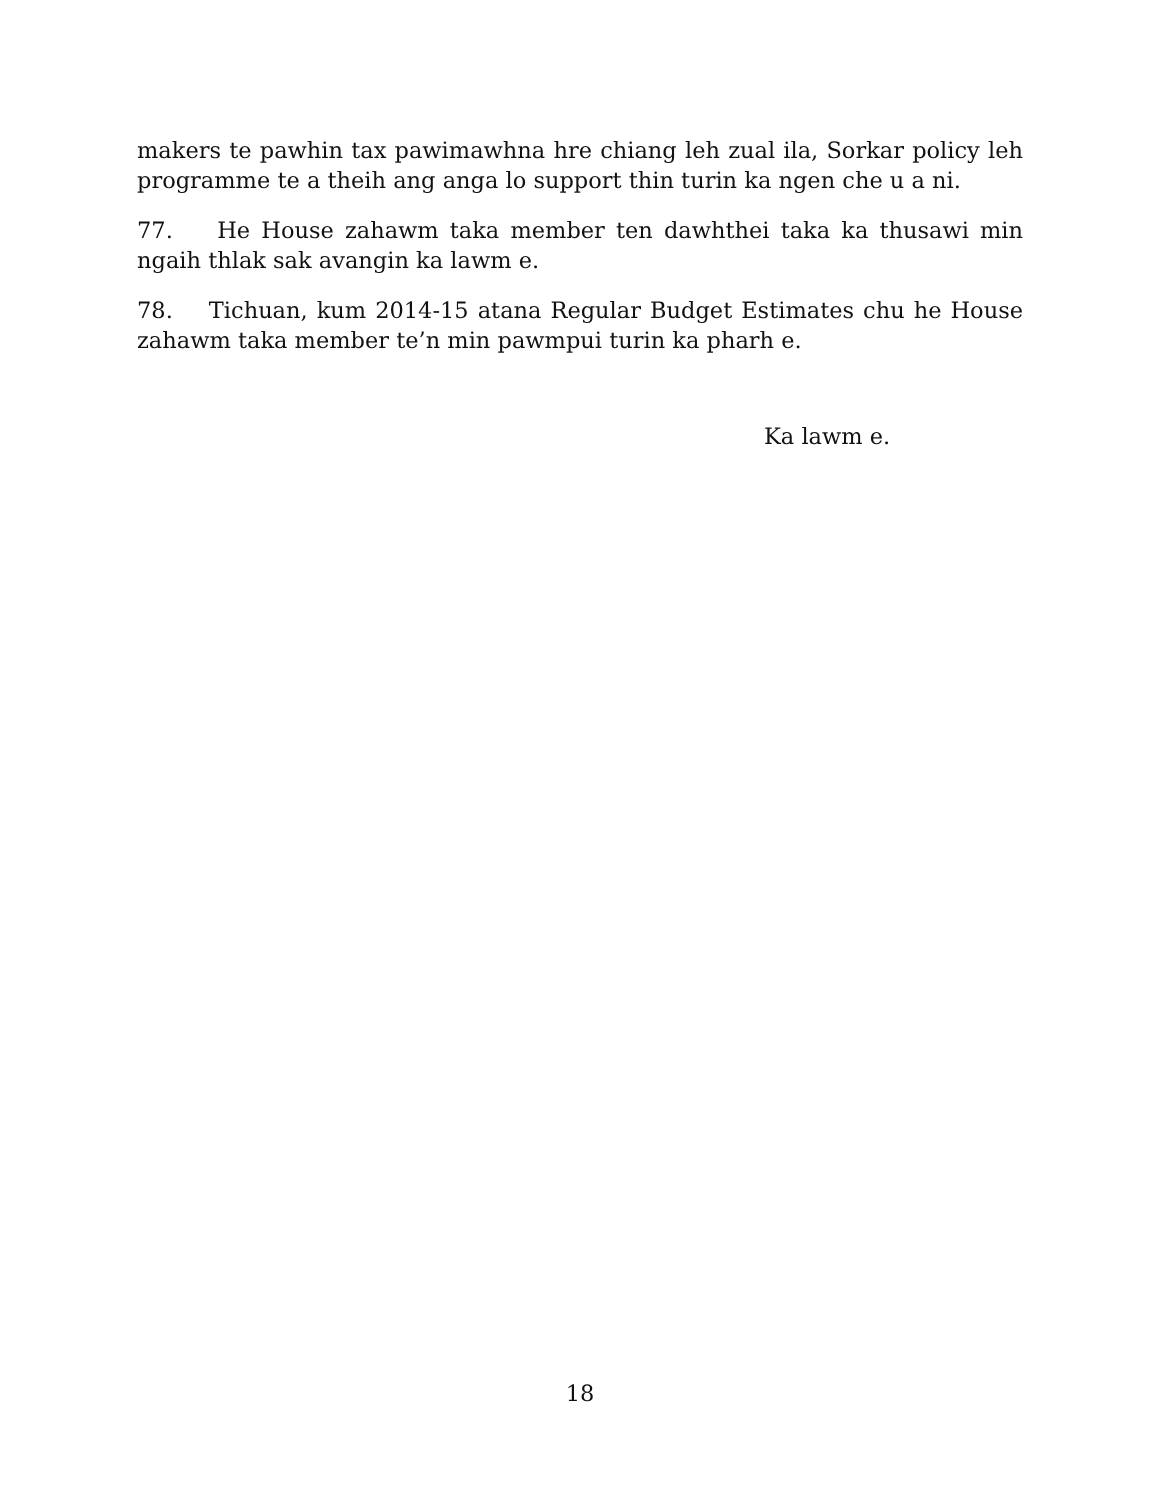makers te pawhin tax pawimawhna hre chiang leh zual ila, Sorkar policy leh programme te a theih ang anga lo support thin turin ka ngen che u a ni.
77. He House zahawm taka member ten dawhthei taka ka thusawi min ngaih thlak sak avangin ka lawm e.
78. Tichuan, kum 2014-15 atana Regular Budget Estimates chu he House zahawm taka member te’n min pawmpui turin ka pharh e.
Ka lawm e.
18